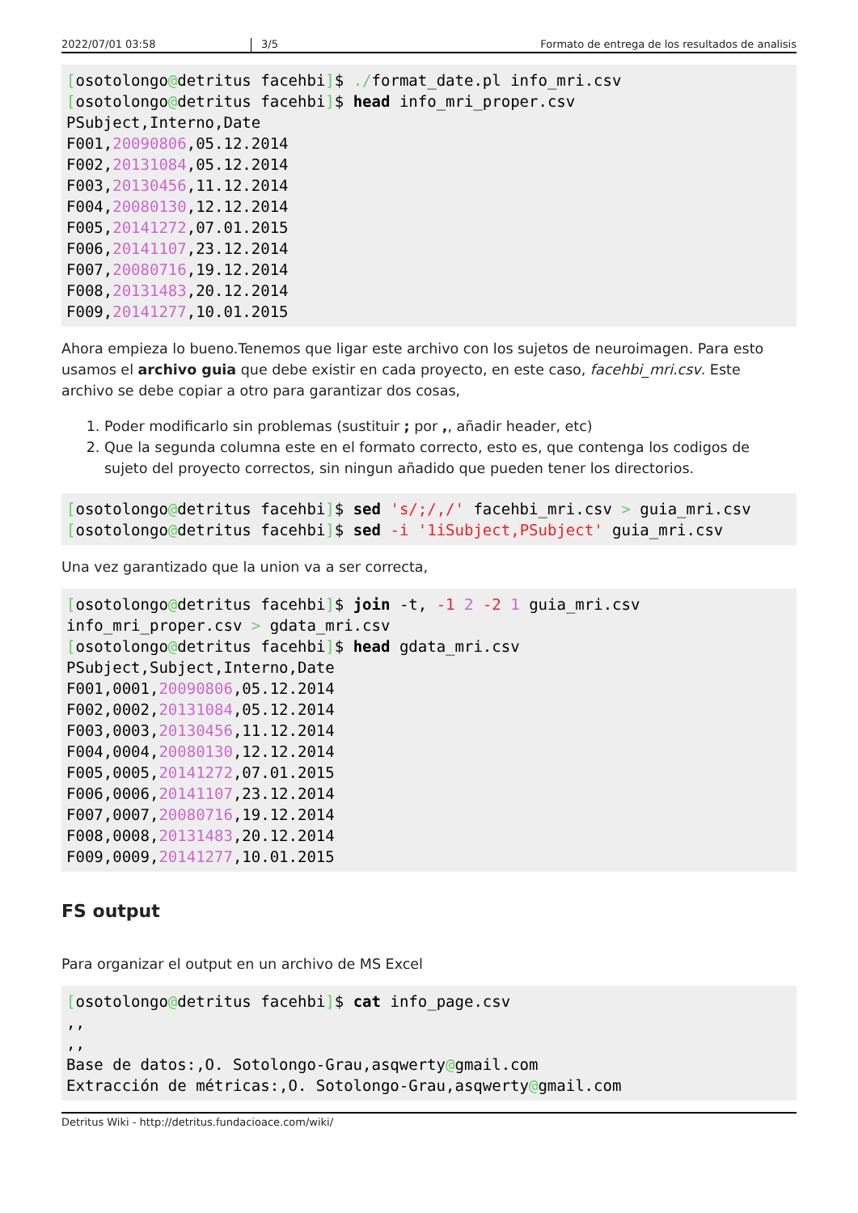2022/07/01 03:58 3/5 Formato de entrega de los resultados de analisis
[osotolongo@detritus facehbi]$ ./format_date.pl info_mri.csv
[osotolongo@detritus facehbi]$ head info_mri_proper.csv
PSubject,Interno,Date
F001,20090806,05.12.2014
F002,20131084,05.12.2014
F003,20130456,11.12.2014
F004,20080130,12.12.2014
F005,20141272,07.01.2015
F006,20141107,23.12.2014
F007,20080716,19.12.2014
F008,20131483,20.12.2014
F009,20141277,10.01.2015
Ahora empieza lo bueno.Tenemos que ligar este archivo con los sujetos de neuroimagen. Para esto usamos el archivo guia que debe existir en cada proyecto, en este caso, facehbi_mri.csv. Este archivo se debe copiar a otro para garantizar dos cosas,
1. Poder modificarlo sin problemas (sustituir ; por ,, añadir header, etc)
2. Que la segunda columna este en el formato correcto, esto es, que contenga los codigos de sujeto del proyecto correctos, sin ningun añadido que pueden tener los directorios.
[osotolongo@detritus facehbi]$ sed 's/;/,/' facehbi_mri.csv > guia_mri.csv
[osotolongo@detritus facehbi]$ sed -i '1iSubject,PSubject' guia_mri.csv
Una vez garantizado que la union va a ser correcta,
[osotolongo@detritus facehbi]$ join -t, -1 2 -2 1 guia_mri.csv
info_mri_proper.csv > gdata_mri.csv
[osotolongo@detritus facehbi]$ head gdata_mri.csv
PSubject,Subject,Interno,Date
F001,0001,20090806,05.12.2014
F002,0002,20131084,05.12.2014
F003,0003,20130456,11.12.2014
F004,0004,20080130,12.12.2014
F005,0005,20141272,07.01.2015
F006,0006,20141107,23.12.2014
F007,0007,20080716,19.12.2014
F008,0008,20131483,20.12.2014
F009,0009,20141277,10.01.2015
FS output
Para organizar el output en un archivo de MS Excel
[osotolongo@detritus facehbi]$ cat info_page.csv
,,
,,
Base de datos:,O. Sotolongo-Grau,asqwerty@gmail.com
Extracción de métricas:,O. Sotolongo-Grau,asqwerty@gmail.com
Detritus Wiki - http://detritus.fundacioace.com/wiki/